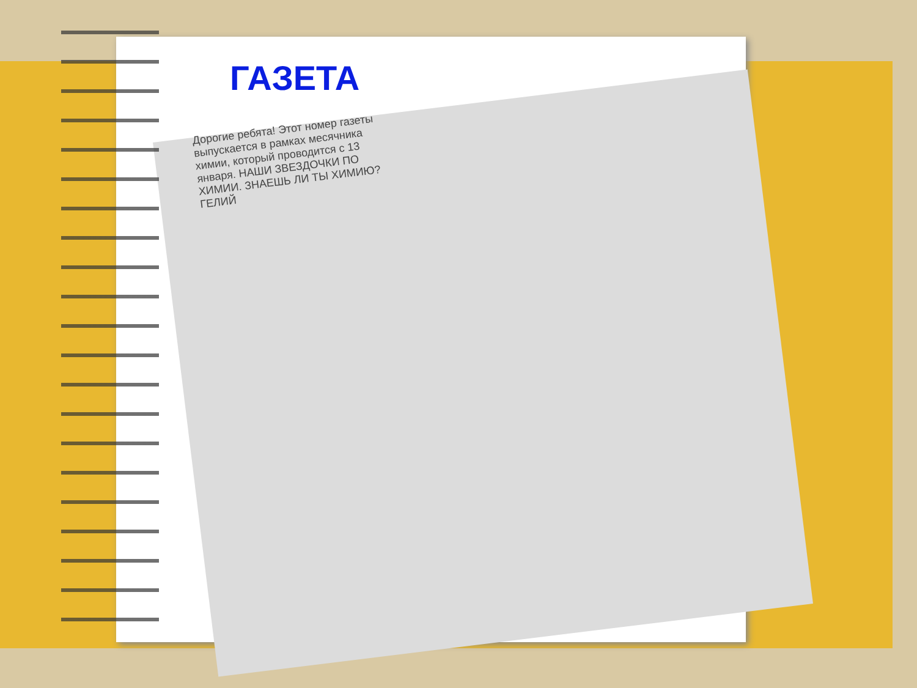ГАЗЕТА
Дорогие ребята! Этот номер газеты выпускается в рамках месячника химии, который проводится с 13 января. НАШИ ЗВЕЗДОЧКИ ПО ХИМИИ. ЗНАЕШЬ ЛИ ТЫ ХИМИЮ? ГЕЛИЙ